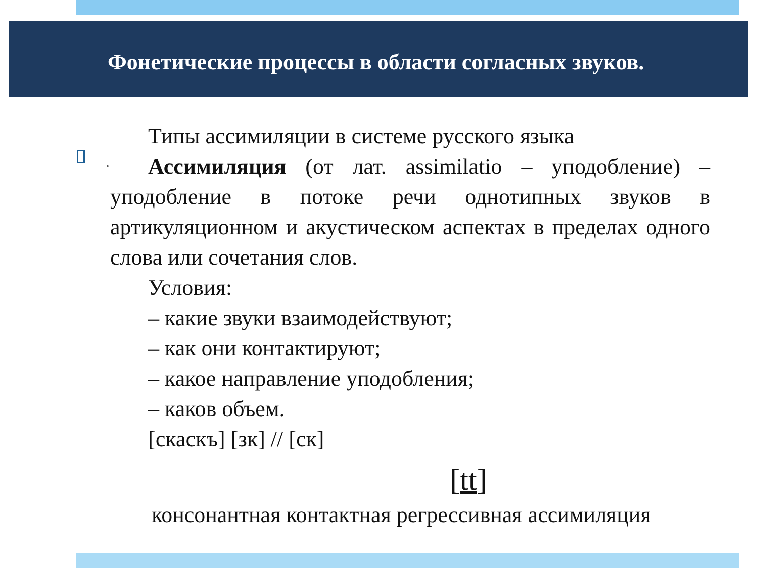Фонетические процессы в области согласных звуков.
•
Типы ассимиляции в системе русского языка
Ассимиляция (от лат. assimilatio – уподобление) – уподобление в потоке речи однотипных звуков в артикуляционном и акустическом аспектах в пределах одного слова или сочетания слов.
Условия:
– какие звуки взаимодействуют;
– как они контактируют;
– какое направление уподобления;
– каков объем.
[скаскъ] [зк] // [ск]
[tt]
консонантная контактная регрессивная ассимиляция